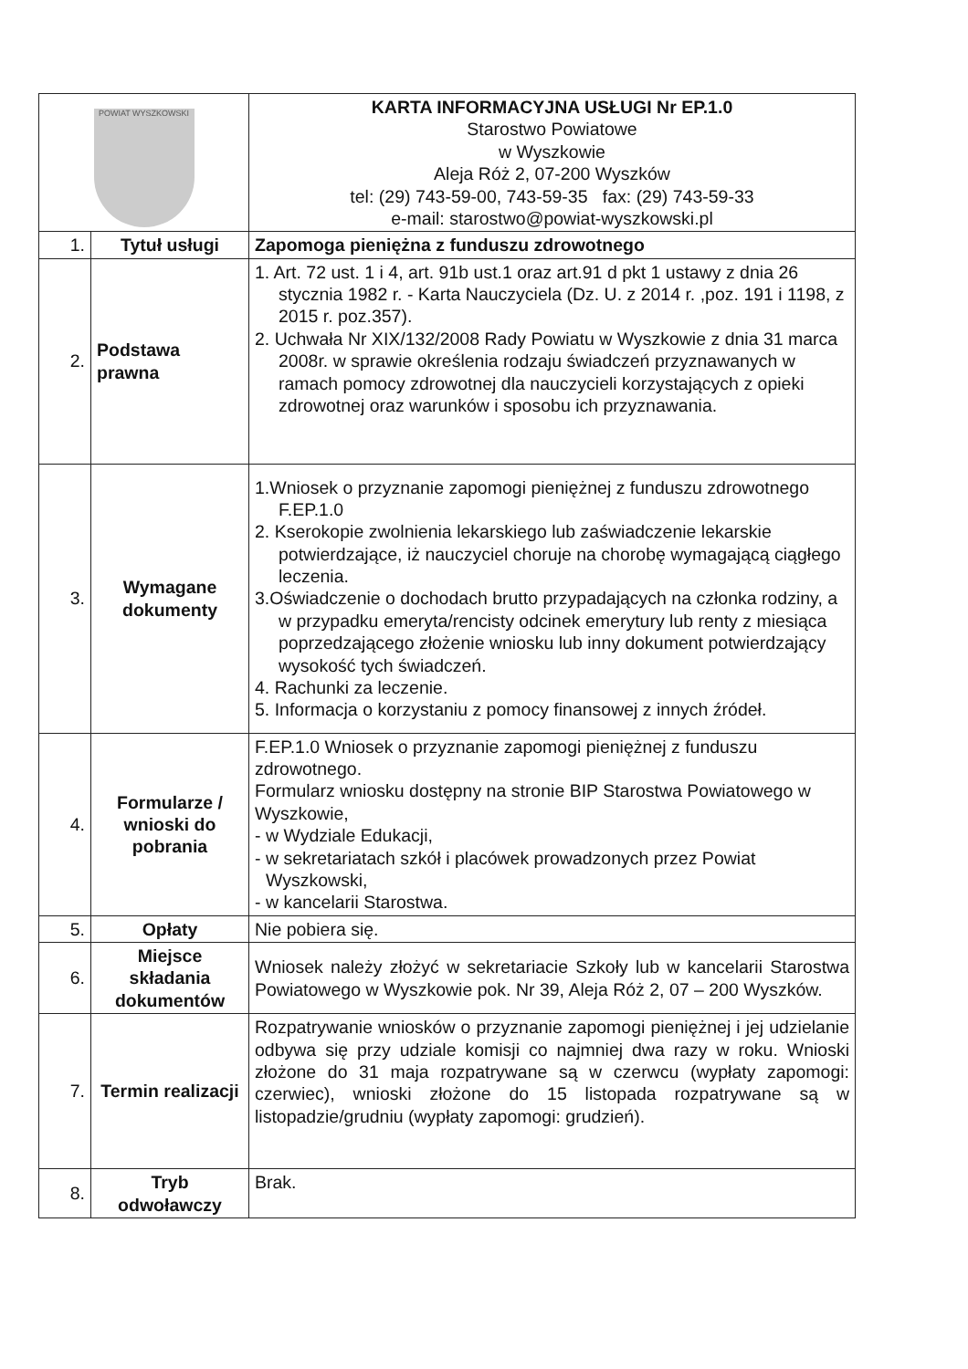| POWIAT WYSZKOWSKI | | KARTA INFORMACYJNA USŁUGI Nr EP.1.0 Starostwo Powiatowe w Wyszkowie Aleja Róż 2, 07-200 Wyszków tel: (29) 743-59-00, 743-59-35 fax: (29) 743-59-33 e-mail: starostwo@powiat-wyszkowski.pl |
| 1. | Tytuł usługi | Zapomoga pieniężna z funduszu zdrowotnego |
| 2. | Podstawa prawna | 1. Art. 72 ust. 1 i 4, art. 91b ust.1 oraz art.91 d pkt 1 ustawy z dnia 26 stycznia 1982 r. - Karta Nauczyciela (Dz. U. z 2014 r. ,poz. 191 i 1198, z 2015 r. poz.357). 2. Uchwała Nr XIX/132/2008 Rady Powiatu w Wyszkowie z dnia 31 marca 2008r. w sprawie określenia rodzaju świadczeń przyznawanych w ramach pomocy zdrowotnej dla nauczycieli korzystających z opieki zdrowotnej oraz warunków i sposobu ich przyznawania. |
| 3. | Wymagane dokumenty | 1.Wniosek o przyznanie zapomogi pieniężnej z funduszu zdrowotnego F.EP.1.0 2. Kserokopie zwolnienia lekarskiego lub zaświadczenie lekarskie potwierdzające, iż nauczyciel choruje na chorobę wymagającą ciągłego leczenia. 3.Oświadczenie o dochodach brutto przypadających na członka rodziny, a w przypadku emeryta/rencisty odcinek emerytury lub renty z miesiąca poprzedzającego złożenie wniosku lub inny dokument potwierdzający wysokość tych świadczeń. 4. Rachunki za leczenie. 5. Informacja o korzystaniu z pomocy finansowej z innych źródeł. |
| 4. | Formularze / wnioski do pobrania | F.EP.1.0 Wniosek o przyznanie zapomogi pieniężnej z funduszu zdrowotnego. Formularz wniosku dostępny na stronie BIP Starostwa Powiatowego w Wyszkowie, - w Wydziale Edukacji, - w sekretariatach szkół i placówek prowadzonych przez Powiat Wyszkowski, - w kancelarii Starostwa. |
| 5. | Opłaty | Nie pobiera się. |
| 6. | Miejsce składania dokumentów | Wniosek należy złożyć w sekretariacie Szkoły lub w kancelarii Starostwa Powiatowego w Wyszkowie pok. Nr 39, Aleja Róż 2, 07 – 200 Wyszków. |
| 7. | Termin realizacji | Rozpatrywanie wniosków o przyznanie zapomogi pieniężnej i jej udzielanie odbywa się przy udziale komisji co najmniej dwa razy w roku. Wnioski złożone do 31 maja rozpatrywane są w czerwcu (wypłaty zapomogi: czerwiec), wnioski złożone do 15 listopada rozpatrywane są w listopadzie/grudniu (wypłaty zapomogi: grudzień). |
| 8. | Tryb odwoławczy | Brak. |